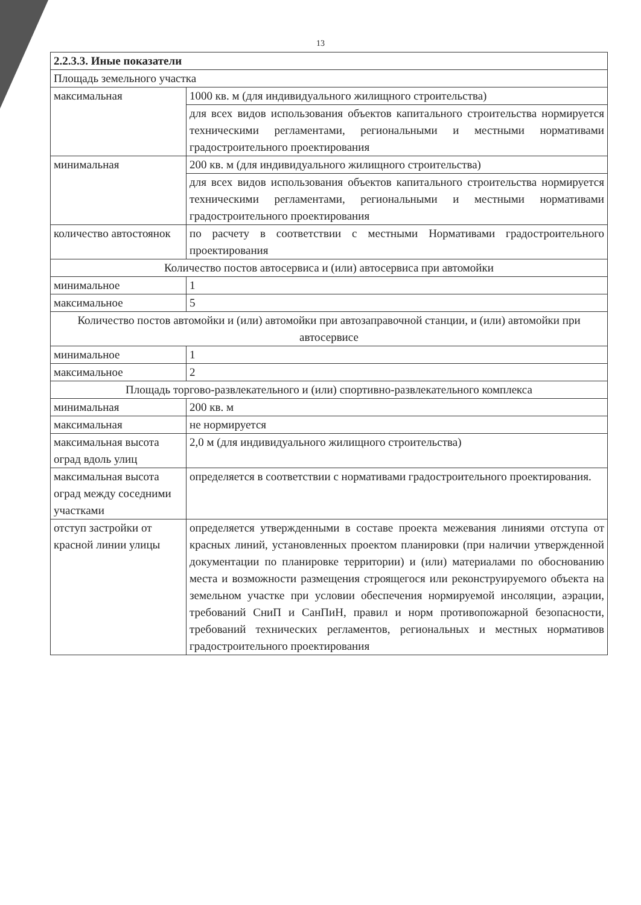13
| 2.2.3.3. Иные показатели | |
| Площадь земельного участка | |
| максимальная | 1000 кв. м (для индивидуального жилищного строительства) |
| | для всех видов использования объектов капитального строительства нормируется техническими регламентами, региональными и местными нормативами градостроительного проектирования |
| минимальная | 200 кв. м (для индивидуального жилищного строительства) |
| | для всех видов использования объектов капитального строительства нормируется техническими регламентами, региональными и местными нормативами градостроительного проектирования |
| количество автостоянок | по расчету в соответствии с местными Нормативами градостроительного проектирования |
| Количество постов автосервиса и (или) автосервиса при автомойки | |
| минимальное | 1 |
| максимальное | 5 |
| Количество постов автомойки и (или) автомойки при автозаправочной станции, и (или) автомойки при автосервисе | |
| минимальное | 1 |
| максимальное | 2 |
| Площадь торгово-развлекательного и (или) спортивно-развлекательного комплекса | |
| минимальная | 200 кв. м |
| максимальная | не нормируется |
| максимальная высота оград вдоль улиц | 2,0 м (для индивидуального жилищного строительства) |
| максимальная высота оград между соседними участками | определяется в соответствии с нормативами градостроительного проектирования. |
| отступ застройки от красной линии улицы | определяется утвержденными в составе проекта межевания линиями отступа от красных линий, установленных проектом планировки (при наличии утвержденной документации по планировке территории) и (или) материалами по обоснованию места и возможности размещения строящегося или реконструируемого объекта на земельном участке при условии обеспечения нормируемой инсоляции, аэрации, требований СниП и СанПиН, правил и норм противопожарной безопасности, требований технических регламентов, региональных и местных нормативов градостроительного проектирования |